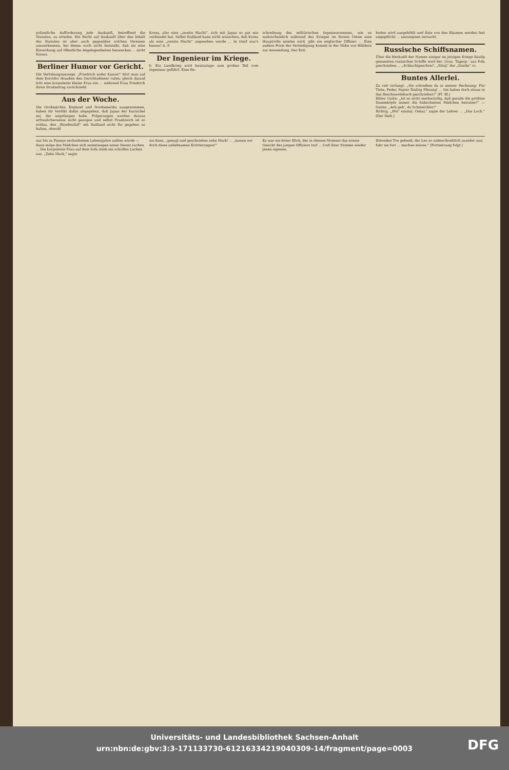polizeiliche Aufforderung jede Auskunft, betreffend die Statuten, zu erteilen. Ein Recht auf Auskunft über den Inhalt der Statuten ist aber auch gegenüber solchen Vereinen anzuerkennen, bei denen noch nicht feststeht, daß sie eine Einwirkung auf öffentliche Angelegenheiten bezwecken ... nicht hinaus.
Berliner Humor vor Gericht.
Die Verlobungsanzeige. „Friedrich wider Kunze!“ hört man auf dem Korridor draußen den Gerichtsdiener rufen; gleich darauf tritt eine korpulente kleine Frau ein ... während Frau Friedrich ihren Strafantrag zurückzieht.
Aus der Woche.
Die Großmächte, England und Nordamerika ausgenommen, haben ihr Verdikt dahin abgegeben, daß Japan der Karnickel sei, der angefangen habe. Folgerungen werden daraus erfreulicherweise nicht gezogen und selbst Frankreich ist so schlau, den „Bündnisfall“ mit Rußland nicht für gegeben zu halten, obwohl
Korea, also eine „zweite Macht“, sich mit Japan so gut wie verbündet hat. Selbst Rußland kann nicht wünschen, daß Korea als eine „zweite Macht“ angesehen werde ... In Genf war's besser! A. P.
Der Ingenieur im Kriege.
b. Ein Landkrieg wird heutzutage zum großen Teil vom Ingenieur geführt. Eine Be-
schreibung des militärischen Ingenieurwesens, wie es wahrscheinlich während des Krieges im fernen Osten eine Hauptrolle spielen wird, gibt ein englischer Offizier ... Eine andere Form der Verteidigung kommt in der Nähe von Wäldern zur Anwendung. Der Erd-
boden wird ausgehöhlt und Äste von den Bäumen werden fest angepflöckt ... anzueignen versucht.
Russische Schiffsnamen.
Über die Herkunft der Namen einiger im jetzigen Kriege häufig genannten russischen Schiffe wird der ‚Graz. Tagesp.‘ aus Pola geschrieben ... „Schlachtgeschrei“, „Silnij“ der „Starke“ rc.
Buntes Allerlei.
Zu viel verlangt. „Sie schreiben da in meiner Rechnung: Für Tinte, Feder, Papier fünfzig Pfennig! ... Sie haben doch etwas in das Beschwerdebuch geschrieben!“ (Fl. Bl.)
Bitter. Gatte: „Ist es nicht merkwürdig, daß gerade die größten Dummköpfe immer die hübschesten Mädchen heiraten?“ — Gattin: „Ach geh', du Schmeichler!“
Richtig. „Hör' einmal, Oskar,“ sagte der Lehrer ... „Das Loch.“ (Der Dieb.)
nur bis zu Fannys sechzehntem Lebensjahre zahlen würde — dann möge das Mädchen sich seinetwegen einen Dienst suchen ... Die korpulente Frau auf dem Sofa stieß ein schrilles Lachen aus. „Zehn Mark,“ sagte
sie dann, „gesagt und geschrieben zehn Mark! ... „lassen wir doch diese unliebsamen Erörterungen!“
Es war ein böser Blick, der in diesem Moment das ernste Gesicht des jungen Offiziers traf ... Und ihrer Stimme wieder jenen eigenen,
flötenden Ton gebend, der Leo so unbeschreiblich zuwider war, fuhr sie fort ... machen müsse.“ (Fortsetzung folgt.)
Universitäts- und Landesbibliothek Sachsen-Anhalt
urn:nbn:de:gbv:3:3-171133730-61216334219040309-14/fragment/page=0003
DFG